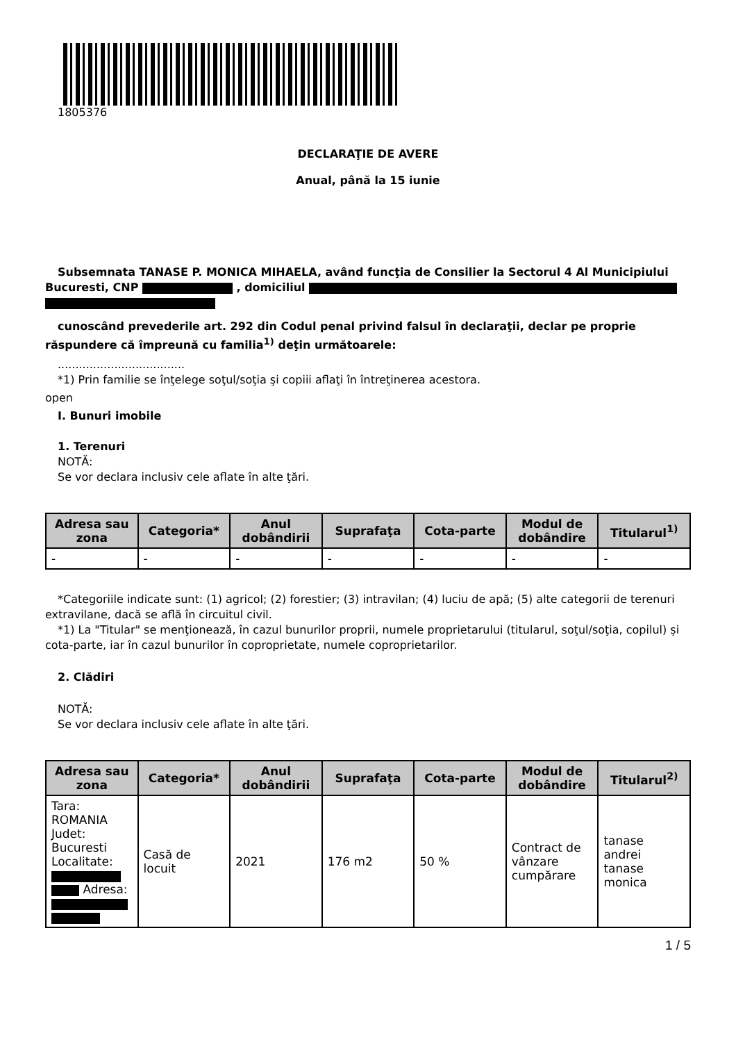1805376
DECLARAŢIE DE AVERE
Anual, până la 15 iunie
Subsemnata TANASE P. MONICA MIHAELA, având funcţia de Consilier la Sectorul 4 Al Municipiului Bucuresti, CNP , domiciliul
cunoscând prevederile art. 292 din Codul penal privind falsul în declaraţii, declar pe proprie răspundere că împreună cu familia<sup>1)</sup> deţin următoarele:
....................................
*1) Prin familie se înţelege soţul/soţia şi copiii aflaţi în întreţinerea acestora.
open
I. Bunuri imobile
1. Terenuri
NOTĂ:
Se vor declara inclusiv cele aflate în alte ţări.
| Adresa sau zona | Categoria* | Anul dobândirii | Suprafaţa | Cota-parte | Modul de dobândire | Titularul<sup>1)</sup> |
| --- | --- | --- | --- | --- | --- | --- |
| - | - | - | - | - | - | - |
*Categoriile indicate sunt: (1) agricol; (2) forestier; (3) intravilan; (4) luciu de apă; (5) alte categorii de terenuri extravilane, dacă se află în circuitul civil.
*1) La "Titular" se menţionează, în cazul bunurilor proprii, numele proprietarului (titularul, soţul/soţia, copilul) și cota-parte, iar în cazul bunurilor în coproprietate, numele coproprietarilor.
2. Clădiri
NOTĂ:
Se vor declara inclusiv cele aflate în alte ţări.
| Adresa sau zona | Categoria* | Anul dobândirii | Suprafaţa | Cota-parte | Modul de dobândire | Titularul<sup>2)</sup> |
| --- | --- | --- | --- | --- | --- | --- |
| Tara: ROMANIA Judet: Bucuresti Localitate: Adresa: | Casă de locuit | 2021 | 176 m2 | 50 % | Contract de vânzare cumpărare | tanase andrei tanase monica |
1 / 5